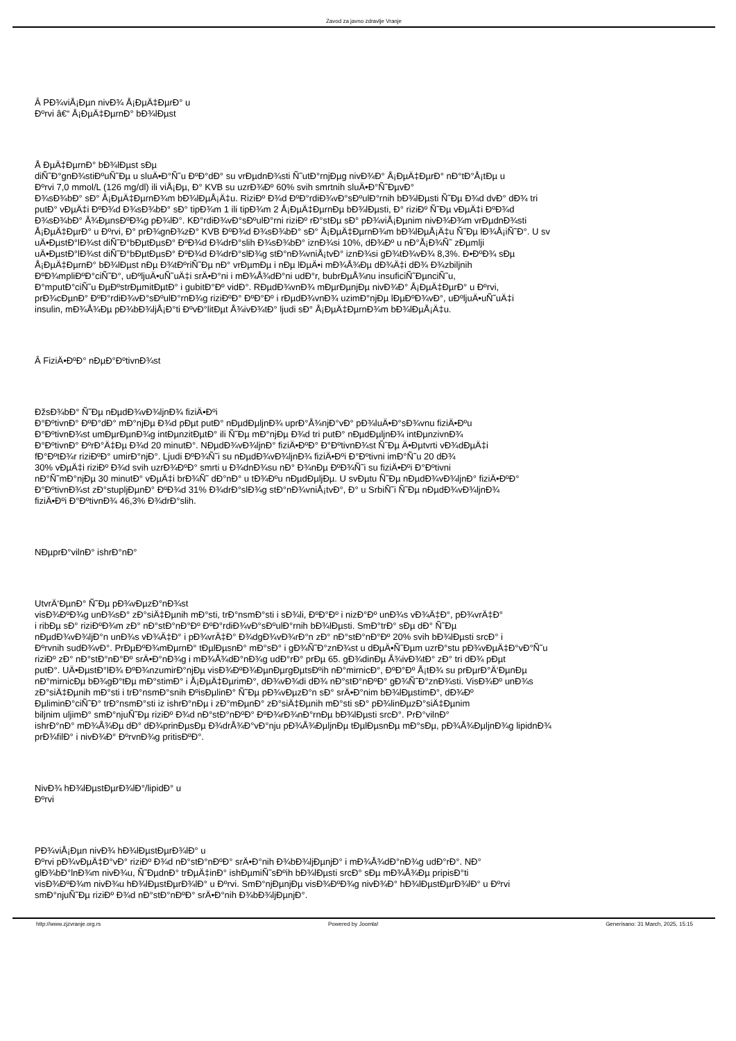Zavod za javno zdravlje Vranje
Â PÐ¾viÅ¡Ðµn nivÐ¾ Å¡ÐµÄ‡ÐµrÐ° u
Ðºrvi â€“ Å¡ÐµÄ‡ÐµrnÐ° bÐ¾lÐµst
Å ÐµÄ‡ÐµrnÐ° bÐ¾lÐµst sÐµ
diÑ˜Ð°gnÐ¾stiÐºuÑ˜Ðµ u sluÄ•Ð°Ñ˜u ÐºÐ°dÐ° su vrÐµdnÐ¾sti Ñ˜utÐ°rnjÐµg nivÐ¾Ð° Å¡ÐµÄ‡ÐµrÐ° nÐ°tÐ°Å¡tÐµ u
Ðºrvi 7,0 mmol/L (126 mg/dl) ili viÅ¡Ðµ, Ð° KVB su uzrÐ¾Ðº 60% svih smrtnih sluÄ•Ð°Ñ˜ÐµvÐ°
Ð¾sÐ¾bÐ° sÐ° Å¡ÐµÄ‡ÐµrnÐ¾m bÐ¾lÐµÅ¡Ä‡u. RiziÐº Ð¾d ÐºÐ°rdiÐ¾vÐ°sÐºulÐ°rnih bÐ¾lÐµsti Ñ˜Ðµ Ð¾d dvÐ° dÐ¾ tri
putÐ° vÐµÄ‡i ÐºÐ¾d Ð¾sÐ¾bÐ° sÐ° tipÐ¾m 1 ili tipÐ¾m 2 Å¡ÐµÄ‡ÐµrnÐµ bÐ¾lÐµsti, Ð° riziÐº Ñ˜Ðµ vÐµÄ‡i ÐºÐ¾d
Ð¾sÐ¾bÐ° Å¾ÐµnsÐºÐ¾g pÐ¾lÐ°. KÐ°rdiÐ¾vÐ°sÐºulÐ°rni riziÐº rÐ°stÐµ sÐ° pÐ¾viÅ¡Ðµnim nivÐ¾Ð¾m vrÐµdnÐ¾sti
Å¡ÐµÄ‡ÐµrÐ° u Ðºrvi, Ð° prÐ¾gnÐ¾zÐ° KVB ÐºÐ¾d Ð¾sÐ¾bÐ° sÐ° Å¡ÐµÄ‡ÐµrnÐ¾m bÐ¾lÐµÅ¡Ä‡u Ñ˜Ðµ lÐ¾Å¡iÑ˜Ð°. U sv
uÄ•ÐµstÐ°lÐ¾st diÑ˜Ð°bÐµtÐµsÐ° ÐºÐ¾d Ð¾drÐ°slih Ð¾sÐ¾bÐ° iznÐ¾si 10%, dÐ¾Ðº u nÐ°Å¡Ð¾Ñ˜ zÐµmlji
uÄ•ÐµstÐ°lÐ¾st diÑ˜Ð°bÐµtÐµsÐ° ÐºÐ¾d Ð¾drÐ°slÐ¾g stÐ°nÐ¾vniÅ¡tvÐ° iznÐ¾si gÐ¾tÐ¾vÐ¾ 8,3%. Ð•ÐºÐ¾ sÐµ
Å¡ÐµÄ‡ÐµrnÐ° bÐ¾lÐµst nÐµ Ð¾tÐºriÑ˜Ðµ nÐ° vrÐµmÐµ i nÐµ lÐµÄ•i mÐ¾Å¾Ðµ dÐ¾Ä‡i dÐ¾ Ð¾zbiljnih
ÐºÐ¾mpliÐºÐ°ciÑ˜Ð°, uÐºljuÄ•uÑ˜uÄ‡i srÄ•Ð°ni i mÐ¾Å¾dÐ°ni udÐ°r, bubrÐµÅ¾nu insuficiÑ˜ÐµnciÑ˜u,
Ð°mputÐ°ciÑ˜u ÐµÐºstrÐµmitÐµtÐ° i gubitÐ°Ðº vidÐ°. RÐµdÐ¾vnÐ¾ mÐµrÐµnjÐµ nivÐ¾Ð° Å¡ÐµÄ‡ÐµrÐ° u Ðºrvi,
prÐ¾cÐµnÐ° ÐºÐ°rdiÐ¾vÐ°sÐºulÐ°rnÐ¾g riziÐºÐ° ÐºÐ°Ðº i rÐµdÐ¾vnÐ¾ uzimÐ°njÐµ lÐµÐºÐ¾vÐ°, uÐºljuÄ•uÑ˜uÄ‡i
insulin, mÐ¾Å¾Ðµ pÐ¾bÐ¾ljÅ¡Ð°ti ÐºvÐ°litÐµt Å¾ivÐ¾tÐ° ljudi sÐ° Å¡ÐµÄ‡ÐµrnÐ¾m bÐ¾lÐµÅ¡Ä‡u.
Â FiziÄ•ÐºÐ° nÐµÐ°ÐºtivnÐ¾st
ÐžsÐ¾bÐ° Ñ˜Ðµ nÐµdÐ¾vÐ¾ljnÐ¾ fiziÄ•Ðºi
Ð°ÐºtivnÐ° ÐºÐ°dÐ° mÐ°njÐµ Ð¾d pÐµt putÐ° nÐµdÐµljnÐ¾ uprÐ°Å¾njÐ°vÐ° pÐ¾luÄ•Ð°sÐ¾vnu fiziÄ•Ðºu
Ð°ÐºtivnÐ¾st umÐµrÐµnÐ¾g intÐµnzitÐµtÐ° ili Ñ˜Ðµ mÐ°njÐµ Ð¾d tri putÐ° nÐµdÐµljnÐ¾ intÐµnzivnÐ¾
Ð°ÐºtivnÐ° ÐºrÐ°Ä‡Ðµ Ð¾d 20 minutÐ°. NÐµdÐ¾vÐ¾ljnÐ° fiziÄ•ÐºÐ° Ð°ÐºtivnÐ¾st Ñ˜Ðµ Ä•Ðµtvrti vÐ¾dÐµÄ‡i
fÐ°ÐºtÐ¾r riziÐºÐ° umirÐ°njÐ°. Ljudi ÐºÐ¾Ñ˜i su nÐµdÐ¾vÐ¾ljnÐ¾ fiziÄ•Ðºi Ð°Ðºtivni imÐ°Ñ˜u 20 dÐ¾
30% vÐµÄ‡i riziÐº Ð¾d svih uzrÐ¾ÐºÐ° smrti u Ð¾dnÐ¾su nÐ° Ð¾nÐµ ÐºÐ¾Ñ˜i su fiziÄ•Ðºi Ð°Ðºtivni
nÐ°Ñ˜mÐ°njÐµ 30 minutÐ° vÐµÄ‡i brÐ¾Ñ˜ dÐ°nÐ° u tÐ¾Ðºu nÐµdÐµljÐµ. U svÐµtu Ñ˜Ðµ nÐµdÐ¾vÐ¾ljnÐ° fiziÄ•ÐºÐ°
Ð°ÐºtivnÐ¾st zÐ°stupljÐµnÐ° ÐºÐ¾d 31% Ð¾drÐ°slÐ¾g stÐ°nÐ¾vniÅ¡tvÐ°, Ð° u SrbiÑ˜i Ñ˜Ðµ nÐµdÐ¾vÐ¾ljnÐ¾
fiziÄ•Ðºi Ð°ÐºtivnÐ¾ 46,3% Ð¾drÐ°slih.
NÐµprÐ°vilnÐ° ishrÐ°nÐ°
UtvrÄ‘ÐµnÐ° Ñ˜Ðµ pÐ¾vÐµzÐ°nÐ¾st
visÐ¾ÐºÐ¾g unÐ¾sÐ° zÐ°siÄ‡Ðµnih mÐ°sti, trÐ°nsmÐ°sti i sÐ¾li, ÐºÐ°Ðº i nizÐ°Ðº unÐ¾s vÐ¾Ä‡Ð°, pÐ¾vrÄ‡Ð°
i ribÐµ sÐ° riziÐºÐ¾m zÐ° nÐ°stÐ°nÐ°Ðº ÐºÐ°rdiÐ¾vÐ°sÐºulÐ°rnih bÐ¾lÐµsti. SmÐ°trÐ° sÐµ dÐ° Ñ˜Ðµ
nÐµdÐ¾vÐ¾ljÐ°n unÐ¾s vÐ¾Ä‡Ð° i pÐ¾vrÄ‡Ð° Ð¾dgÐ¾vÐ¾rÐ°n zÐ° nÐ°stÐ°nÐ°Ðº 20% svih bÐ¾lÐµsti srcÐ° i
Ðºrvnih sudÐ¾vÐ°. PrÐµÐºÐ¾mÐµrnÐ° tÐµlÐµsnÐ° mÐ°sÐ° i gÐ¾Ñ˜Ð°znÐ¾st u dÐµÄ•Ñ˜Ðµm uzrÐ°stu pÐ¾vÐµÄ‡Ð°vÐ°Ñ˜u
riziÐº zÐ° nÐ°stÐ°nÐ°Ðº srÄ•Ð°nÐ¾g i mÐ¾Å¾dÐ°nÐ¾g udÐ°rÐ° prÐµ 65. gÐ¾dinÐµ Å¾ivÐ¾tÐ° zÐ° tri dÐ¾ pÐµt
putÐ°. UÄ•ÐµstÐ°lÐ¾ ÐºÐ¾nzumirÐ°njÐµ visÐ¾ÐºÐ¾ÐµnÐµrgÐµtsÐºih nÐ°mirnicÐ°, ÐºÐ°Ðº Å¡tÐ¾ su prÐµrÐ°Ä‘ÐµnÐµ
nÐ°mirnicÐµ bÐ¾gÐ°tÐµ mÐ°stimÐ° i Å¡ÐµÄ‡ÐµrimÐ°, dÐ¾vÐ¾di dÐ¾ nÐ°stÐ°nÐºÐ° gÐ¾Ñ˜Ð°znÐ¾sti. VisÐ¾Ðº unÐ¾s
zÐ°siÄ‡Ðµnih mÐ°sti i trÐ°nsmÐ°snih ÐºisÐµlinÐ° Ñ˜Ðµ pÐ¾vÐµzÐ°n sÐ° srÄ•Ð°nim bÐ¾lÐµstimÐ°, dÐ¾Ðº
ÐµliminÐ°ciÑ˜Ð° trÐ°nsmÐ°sti iz ishrÐ°nÐµ i zÐ°mÐµnÐ° zÐ°siÄ‡Ðµnih mÐ°sti sÐ° pÐ¾linÐµzÐ°siÄ‡Ðµnim
biljnim uljimÐ° smÐ°njuÑ˜Ðµ riziÐº Ð¾d nÐ°stÐ°nÐºÐ° ÐºÐ¾rÐ¾nÐ°rnÐµ bÐ¾lÐµsti srcÐ°. PrÐ°vilnÐ°
ishrÐ°nÐ° mÐ¾Å¾Ðµ dÐ° dÐ¾prinÐµsÐµ Ð¾drÅ¾Ð°vÐ°nju pÐ¾Å¾ÐµljnÐµ tÐµlÐµsnÐµ mÐ°sÐµ, pÐ¾Å¾ÐµljnÐ¾g lipidnÐ¾
prÐ¾filÐ° i nivÐ¾Ð° ÐºrvnÐ¾g pritisÐºÐ°.
NivÐ¾ hÐ¾lÐµstÐµrÐ¾lÐ°/lipidÐ° u
Ðºrvi
PÐ¾viÅ¡Ðµn nivÐ¾ hÐ¾lÐµstÐµrÐ¾lÐ° u
Ðºrvi pÐ¾vÐµÄ‡Ð°vÐ° riziÐº Ð¾d nÐ°stÐ°nÐºÐ° srÄ•Ð°nih Ð¾bÐ¾ljÐµnjÐ° i mÐ¾Å¾dÐ°nÐ¾g udÐ°rÐ°. NÐ°
glÐ¾bÐ°lnÐ¾m nivÐ¾u, Ñ˜ÐµdnÐ° trÐµÄ‡inÐ° ishÐµmiÑ˜sÐºih bÐ¾lÐµsti srcÐ° sÐµ mÐ¾Å¾Ðµ pripisÐ°ti
visÐ¾ÐºÐ¾m nivÐ¾u hÐ¾lÐµstÐµrÐ¾lÐ° u Ðºrvi. SmÐ°njÐµnjÐµ visÐ¾ÐºÐ¾g nivÐ¾Ð° hÐ¾lÐµstÐµrÐ¾lÐ° u Ðºrvi
smÐ°njuÑ˜Ðµ riziÐº Ð¾d nÐ°stÐ°nÐºÐ° srÄ•Ð°nih Ð¾bÐ¾ljÐµnjÐ°.
http://www.zjzvranje.org.rs Powered by Joomla! Generisano: 31 March, 2025, 15:15